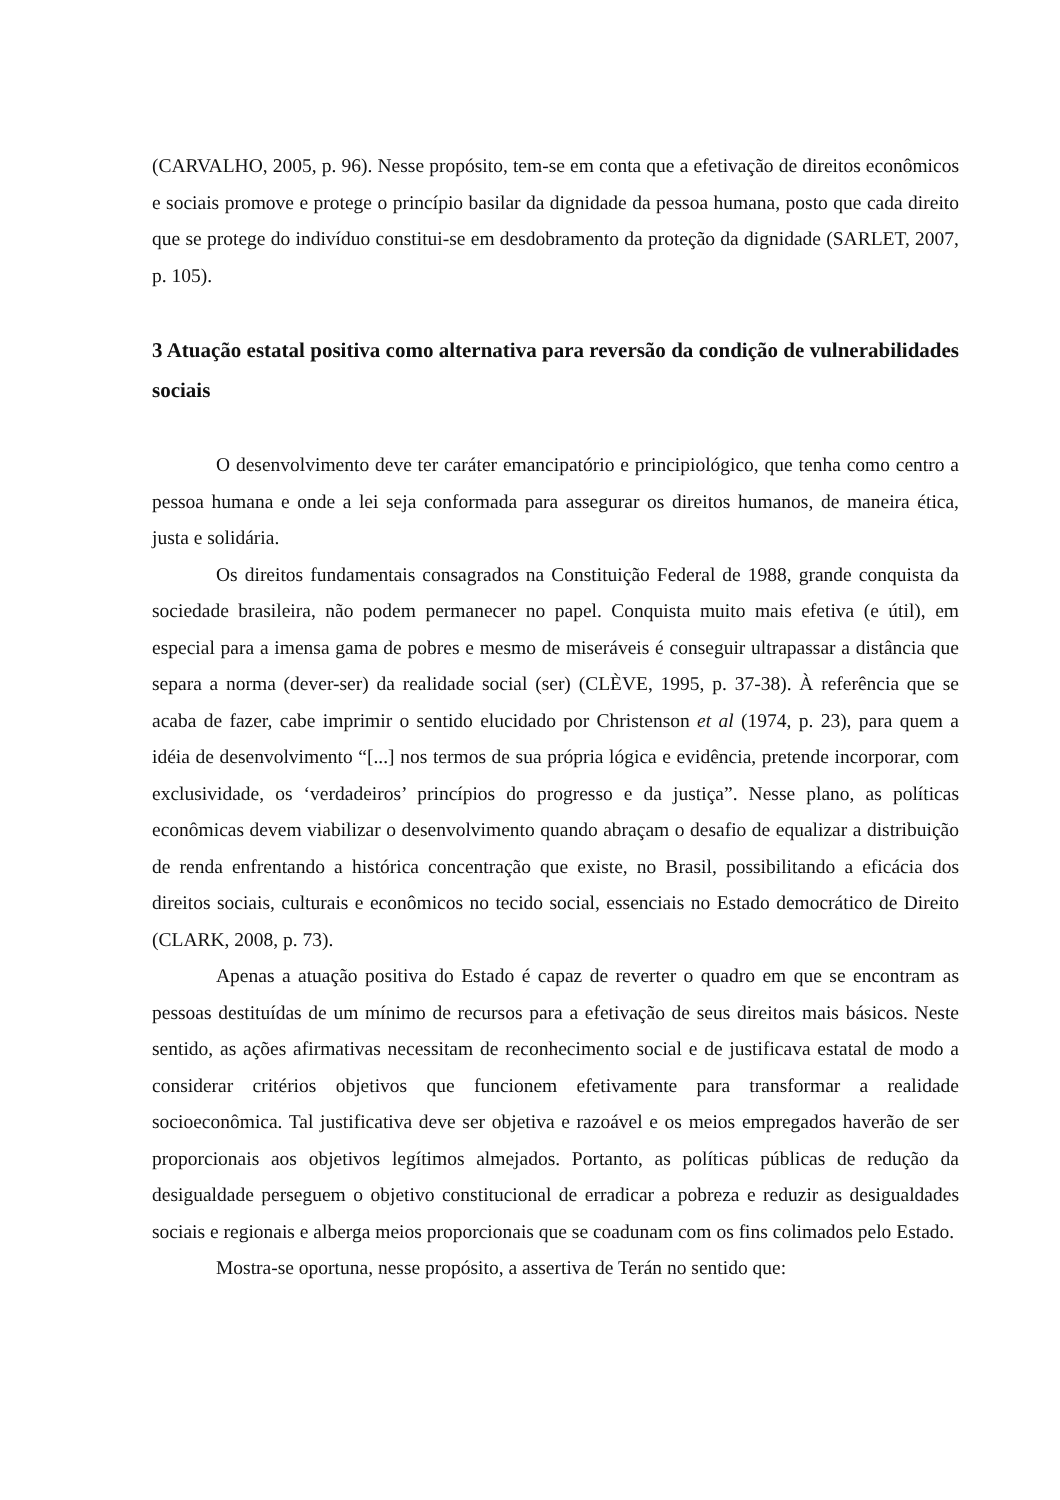(CARVALHO, 2005, p. 96). Nesse propósito, tem-se em conta que a efetivação de direitos econômicos e sociais promove e protege o princípio basilar da dignidade da pessoa humana, posto que cada direito que se protege do indivíduo constitui-se em desdobramento da proteção da dignidade (SARLET, 2007, p. 105).
3 Atuação estatal positiva como alternativa para reversão da condição de vulnerabilidades sociais
O desenvolvimento deve ter caráter emancipatório e principiológico, que tenha como centro a pessoa humana e onde a lei seja conformada para assegurar os direitos humanos, de maneira ética, justa e solidária.
Os direitos fundamentais consagrados na Constituição Federal de 1988, grande conquista da sociedade brasileira, não podem permanecer no papel. Conquista muito mais efetiva (e útil), em especial para a imensa gama de pobres e mesmo de miseráveis é conseguir ultrapassar a distância que separa a norma (dever-ser) da realidade social (ser) (CLÈVE, 1995, p. 37-38). À referência que se acaba de fazer, cabe imprimir o sentido elucidado por Christenson et al (1974, p. 23), para quem a idéia de desenvolvimento “[...] nos termos de sua própria lógica e evidência, pretende incorporar, com exclusividade, os ‘verdadeiros’ princípios do progresso e da justiça”. Nesse plano, as políticas econômicas devem viabilizar o desenvolvimento quando abraçam o desafio de equalizar a distribuição de renda enfrentando a histórica concentração que existe, no Brasil, possibilitando a eficácia dos direitos sociais, culturais e econômicos no tecido social, essenciais no Estado democrático de Direito (CLARK, 2008, p. 73).
Apenas a atuação positiva do Estado é capaz de reverter o quadro em que se encontram as pessoas destituídas de um mínimo de recursos para a efetivação de seus direitos mais básicos. Neste sentido, as ações afirmativas necessitam de reconhecimento social e de justificava estatal de modo a considerar critérios objetivos que funcionem efetivamente para transformar a realidade socioeconômica. Tal justificativa deve ser objetiva e razoável e os meios empregados haverão de ser proporcionais aos objetivos legítimos almejados. Portanto, as políticas públicas de redução da desigualdade perseguem o objetivo constitucional de erradicar a pobreza e reduzir as desigualdades sociais e regionais e alberga meios proporcionais que se coadunam com os fins colimados pelo Estado.
Mostra-se oportuna, nesse propósito, a assertiva de Terán no sentido que: